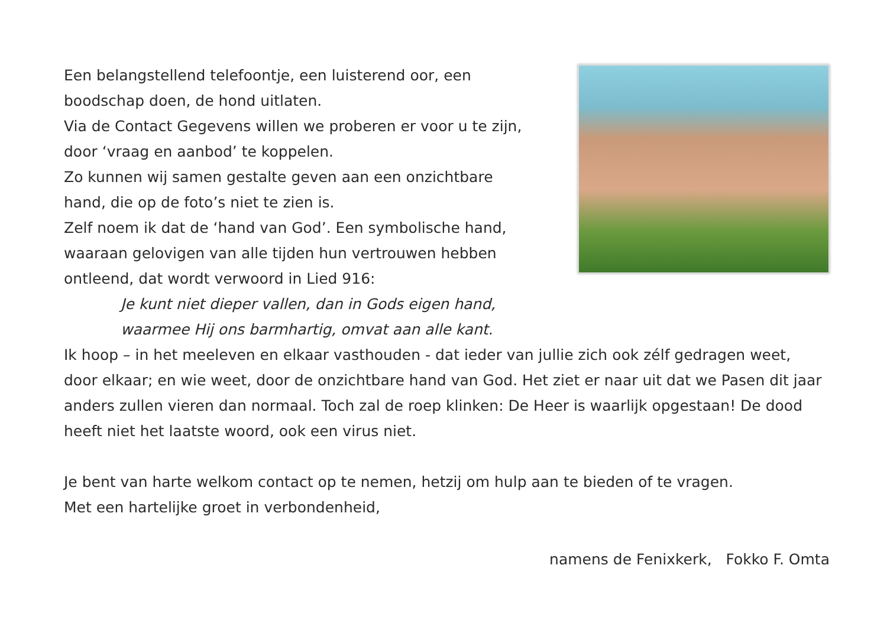Een belangstellend telefoontje, een luisterend oor, een
boodschap doen, de hond uitlaten.
Via de Contact Gegevens willen we proberen er voor u te zijn,
door ‘vraag en aanbod’ te koppelen.
Zo kunnen wij samen gestalte geven aan een onzichtbare
hand, die op de foto’s niet te zien is.
Zelf noem ik dat de ‘hand van God’. Een symbolische hand,
waaraan gelovigen van alle tijden hun vertrouwen hebben
ontleend, dat wordt verwoord in Lied 916:
Je kunt niet dieper vallen, dan in Gods eigen hand,
waarmee Hij ons barmhartig, omvat aan alle kant.
Ik hoop – in het meeleven en elkaar vasthouden - dat ieder van jullie zich ook zélf gedragen weet, door elkaar; en wie weet, door de onzichtbare hand van God. Het ziet er naar uit dat we Pasen dit jaar anders zullen vieren dan normaal. Toch zal de roep klinken: De Heer is waarlijk opgestaan! De dood heeft niet het laatste woord, ook een virus niet.
Je bent van harte welkom contact op te nemen, hetzij om hulp aan te bieden of te vragen.
Met een hartelijke groet in verbondenheid,
namens de Fenixkerk, Fokko F. Omta